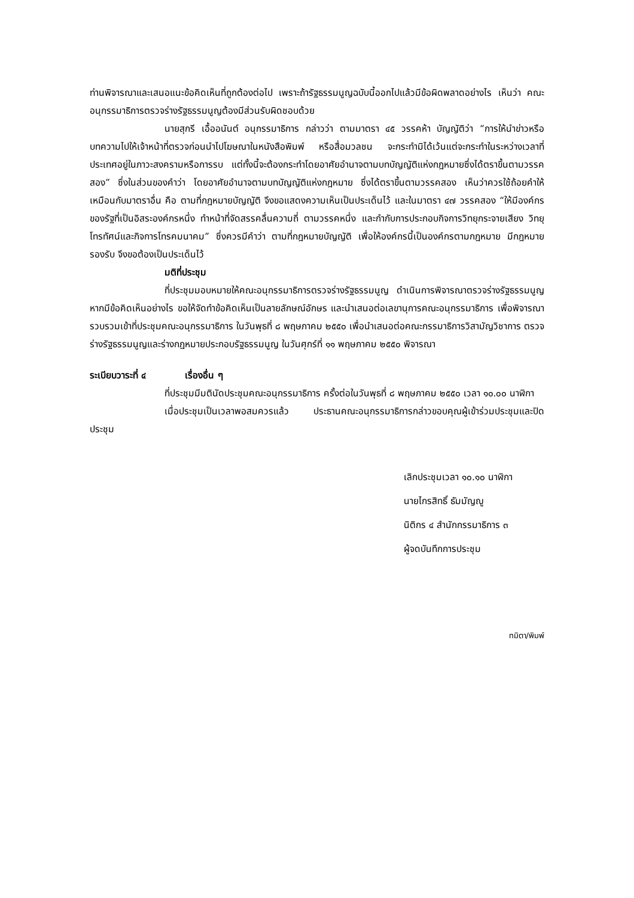ท่านพิจารณาและเสนอแนะข้อคิดเห็นที่ถูกต้องต่อไป เพราะถ้ารัฐธรรมนูญฉบับนี้ออกไปแล้วมีข้อผิดพลาดอย่างไร เห็นว่า คณะอนุกรรมาธิการตรวจร่างรัฐธรรมนูญต้องมีส่วนรับผิดชอบด้วย
นายสุกรี เอื้ออนันต์ อนุกรรมาธิการ กล่าวว่า ตามมาตรา ๔๕ วรรคห้า บัญญัติว่า “การให้นำข่าวหรือบทความไปให้เจ้าหน้าที่ตรวจก่อนนำไปโฆษณาในหนังสือพิมพ์ หรือสื่อมวลชน จะกระทำมิได้เว้นแต่จะกระทำในระหว่างเวลาที่ประเทศอยู่ในภาวะสงครามหรือการรบ แต่ทั้งนี้จะต้องกระทำโดยอาศัยอำนาจตามบทบัญญัติแห่งกฎหมายซึ่งได้ตราขึ้นตามวรรคสอง” ซึ่งในส่วนของคำว่า โดยอาศัยอำนาจตามบทบัญญัติแห่งกฎหมาย ซึ่งได้ตราขึ้นตามวรรคสอง เห็นว่าควรใช้ถ้อยคำให้เหมือนกับมาตราอื่น คือ ตามที่กฎหมายบัญญัติ จึงขอแสดงความเห็นเป็นประเด็นไว้ และในมาตรา ๔๗ วรรคสอง “ให้มีองค์กรของรัฐที่เป็นอิสระองค์กรหนึ่ง ทำหน้าที่จัดสรรคลื่นความถี่ ตามวรรคหนึ่ง และกำกับการประกอบกิจการวิทยุกระจายเสียง วิทยุ โทรทัศน์และกิจการโทรคมนาคม” ซึ่งควรมีคำว่า ตามที่กฎหมายบัญญัติ เพื่อให้องค์กรนี้เป็นองค์กรตามกฎหมาย มีกฎหมายรองรับ จึงขอต้องเป็นประเด็นไว้
มติที่ประชุม
ที่ประชุมมอบหมายให้คณะอนุกรรมาธิการตรวจร่างรัฐธรรมนูญ ดำเนินการพิจารณาตรวจร่างรัฐธรรมนูญ หากมีข้อคิดเห็นอย่างไร ขอให้จัดทำข้อคิดเห็นเป็นลายลักษณ์อักษร และนำเสนอต่อเลขานุการคณะอนุกรรมาธิการ เพื่อพิจารณารวบรวมเข้าที่ประชุมคณะอนุกรรมาธิการ ในวันพุธที่ ๘ พฤษภาคม ๒๕๕๐ เพื่อนำเสนอต่อคณะกรรมาธิการวิสามัญวิชาการ ตรวจร่างรัฐธรรมนูญและร่างกฎหมายประกอบรัฐธรรมนูญ ในวันศุกร์ที่ ๑๑ พฤษภาคม ๒๕๕๐ พิจารณา
ระเบียบวาระที่ ๔ เรื่องอื่น ๆ
ที่ประชุมมีมตินัดประชุมคณะอนุกรรมาธิการ ครั้งต่อในวันพุธที่ ๘ พฤษภาคม ๒๕๕๐ เวลา ๑๐.๐๐ นาฬิกา
เมื่อประชุมเป็นเวลาพอสมควรแล้ว ประธานคณะอนุกรรมาธิการกล่าวขอบคุณผู้เข้าร่วมประชุมและปิดประชุม
เลิกประชุมเวลา ๑๐.๑๐ นาฬิกา
นายไกรสิทธิ์ ธัมมัญญู
นิติกร ๔ สำนักกรรมาธิการ ๓
ผู้จดบันทึกการประชุม
ทมิตา/พิมพ์